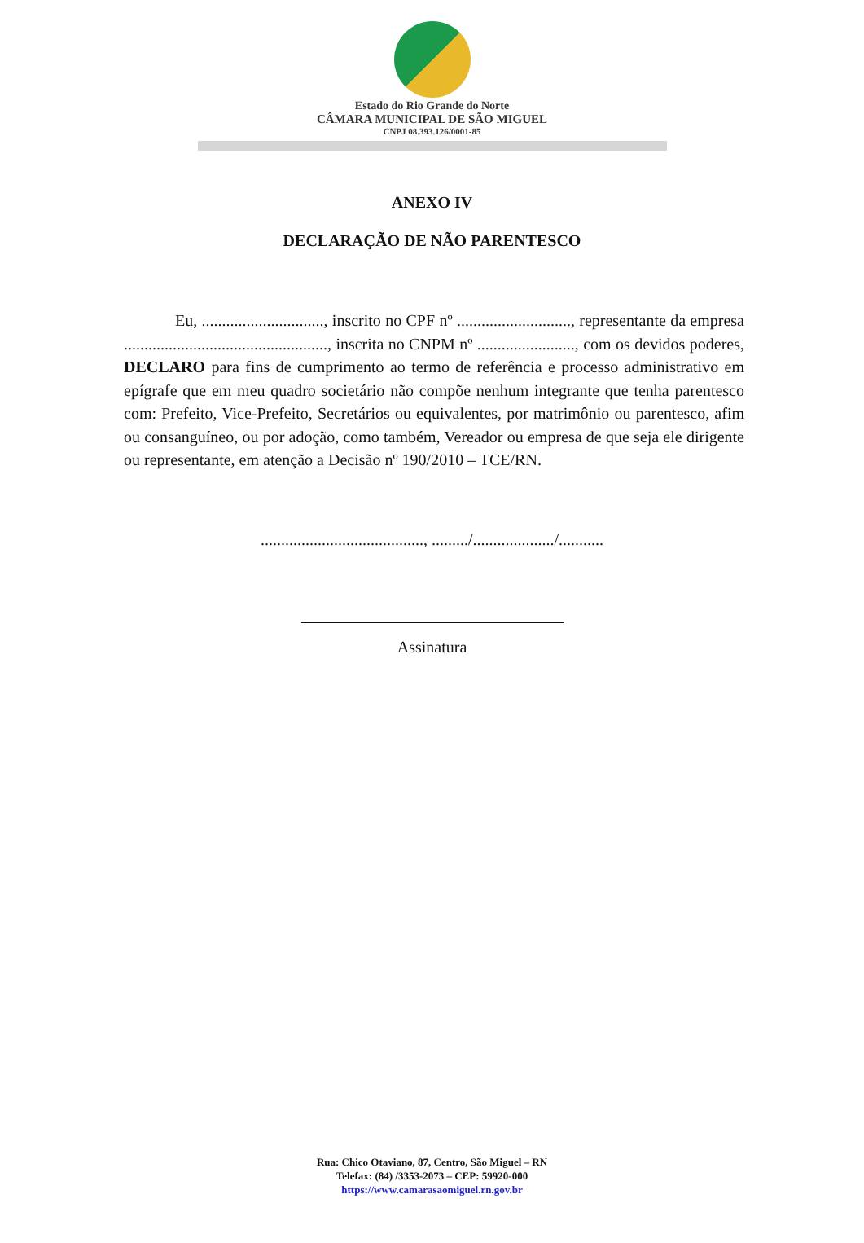Estado do Rio Grande do Norte
CÂMARA MUNICIPAL DE SÃO MIGUEL
CNPJ 08.393.126/0001-85
ANEXO IV
DECLARAÇÃO DE NÃO PARENTESCO
Eu, .............................., inscrito no CPF nº ............................, representante da empresa .................................................., inscrita no CNPM nº ........................, com os devidos poderes, DECLARO para fins de cumprimento ao termo de referência e processo administrativo em epígrafe que em meu quadro societário não compõe nenhum integrante que tenha parentesco com: Prefeito, Vice-Prefeito, Secretários ou equivalentes, por matrimônio ou parentesco, afim ou consanguíneo, ou por adoção, como também, Vereador ou empresa de que seja ele dirigente ou representante, em atenção a Decisão nº 190/2010 – TCE/RN.
........................................, ........./..................../...........
Assinatura
Rua: Chico Otaviano, 87, Centro, São Miguel – RN
Telefax: (84) /3353-2073 – CEP: 59920-000
https://www.camarasaomiguel.rn.gov.br